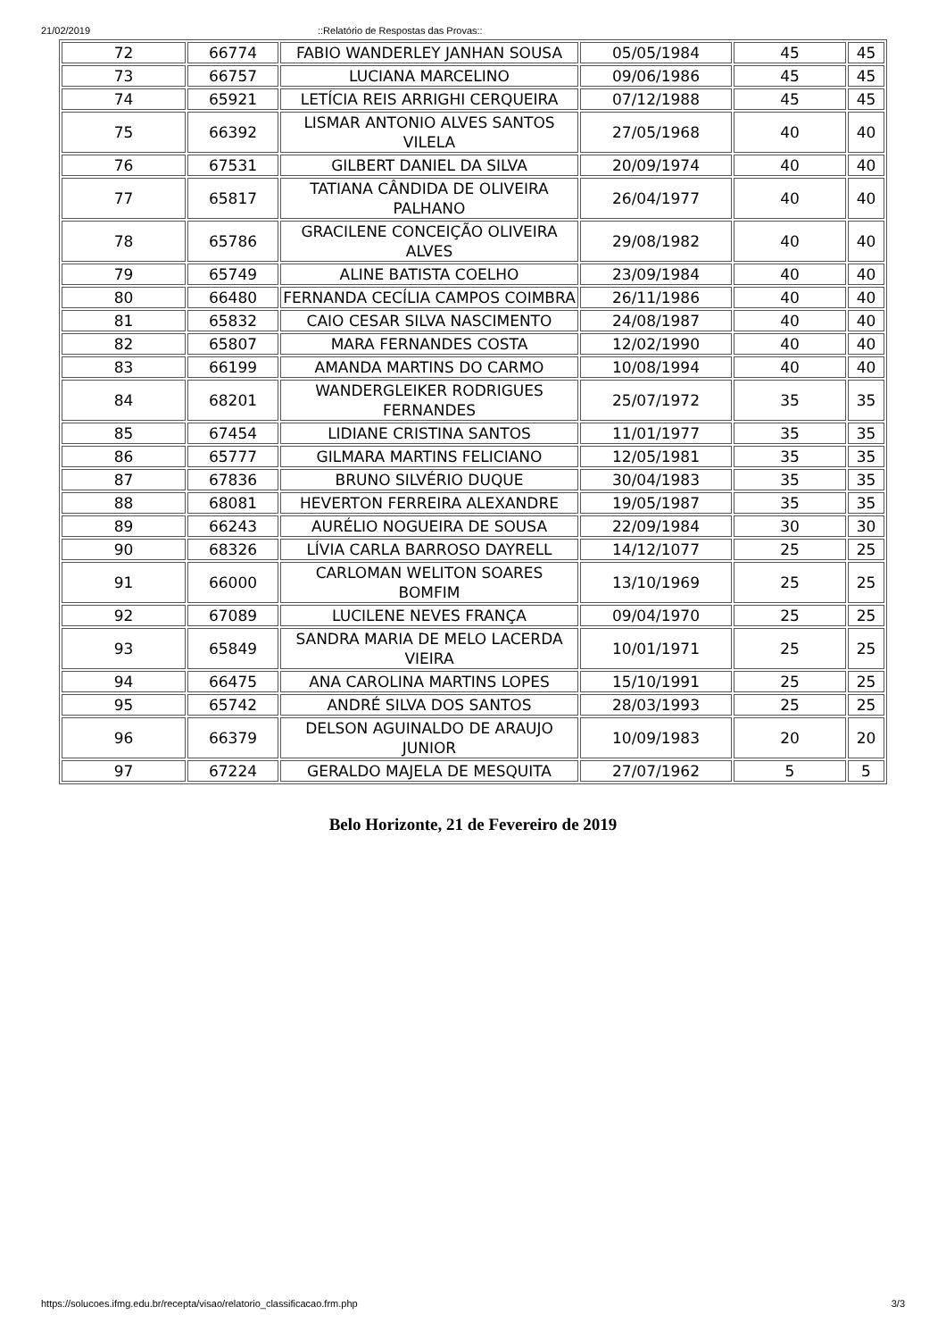21/02/2019::Relatório de Respostas das Provas::
| 72 | 66774 | FABIO WANDERLEY JANHAN SOUSA | 05/05/1984 | 45 | 45 |
| 73 | 66757 | LUCIANA MARCELINO | 09/06/1986 | 45 | 45 |
| 74 | 65921 | LETÍCIA REIS ARRIGHI CERQUEIRA | 07/12/1988 | 45 | 45 |
| 75 | 66392 | LISMAR ANTONIO ALVES SANTOS VILELA | 27/05/1968 | 40 | 40 |
| 76 | 67531 | GILBERT DANIEL DA SILVA | 20/09/1974 | 40 | 40 |
| 77 | 65817 | TATIANA CÂNDIDA DE OLIVEIRA PALHANO | 26/04/1977 | 40 | 40 |
| 78 | 65786 | GRACILENE CONCEIÇÃO OLIVEIRA ALVES | 29/08/1982 | 40 | 40 |
| 79 | 65749 | ALINE BATISTA COELHO | 23/09/1984 | 40 | 40 |
| 80 | 66480 | FERNANDA CECÍLIA CAMPOS COIMBRA | 26/11/1986 | 40 | 40 |
| 81 | 65832 | CAIO CESAR SILVA NASCIMENTO | 24/08/1987 | 40 | 40 |
| 82 | 65807 | MARA FERNANDES COSTA | 12/02/1990 | 40 | 40 |
| 83 | 66199 | AMANDA MARTINS DO CARMO | 10/08/1994 | 40 | 40 |
| 84 | 68201 | WANDERGLEIKER RODRIGUES FERNANDES | 25/07/1972 | 35 | 35 |
| 85 | 67454 | LIDIANE CRISTINA SANTOS | 11/01/1977 | 35 | 35 |
| 86 | 65777 | GILMARA MARTINS FELICIANO | 12/05/1981 | 35 | 35 |
| 87 | 67836 | BRUNO SILVÉRIO DUQUE | 30/04/1983 | 35 | 35 |
| 88 | 68081 | HEVERTON FERREIRA ALEXANDRE | 19/05/1987 | 35 | 35 |
| 89 | 66243 | AURÉLIO NOGUEIRA DE SOUSA | 22/09/1984 | 30 | 30 |
| 90 | 68326 | LÍVIA CARLA BARROSO DAYRELL | 14/12/1077 | 25 | 25 |
| 91 | 66000 | CARLOMAN WELITON SOARES BOMFIM | 13/10/1969 | 25 | 25 |
| 92 | 67089 | LUCILENE NEVES FRANÇA | 09/04/1970 | 25 | 25 |
| 93 | 65849 | SANDRA MARIA DE MELO LACERDA VIEIRA | 10/01/1971 | 25 | 25 |
| 94 | 66475 | ANA CAROLINA MARTINS LOPES | 15/10/1991 | 25 | 25 |
| 95 | 65742 | ANDRÉ SILVA DOS SANTOS | 28/03/1993 | 25 | 25 |
| 96 | 66379 | DELSON AGUINALDO DE ARAUJO JUNIOR | 10/09/1983 | 20 | 20 |
| 97 | 67224 | GERALDO MAJELA DE MESQUITA | 27/07/1962 | 5 | 5 |
Belo Horizonte, 21 de Fevereiro de 2019
https://solucoes.ifmg.edu.br/recepta/visao/relatorio_classificacao.frm.php 3/3